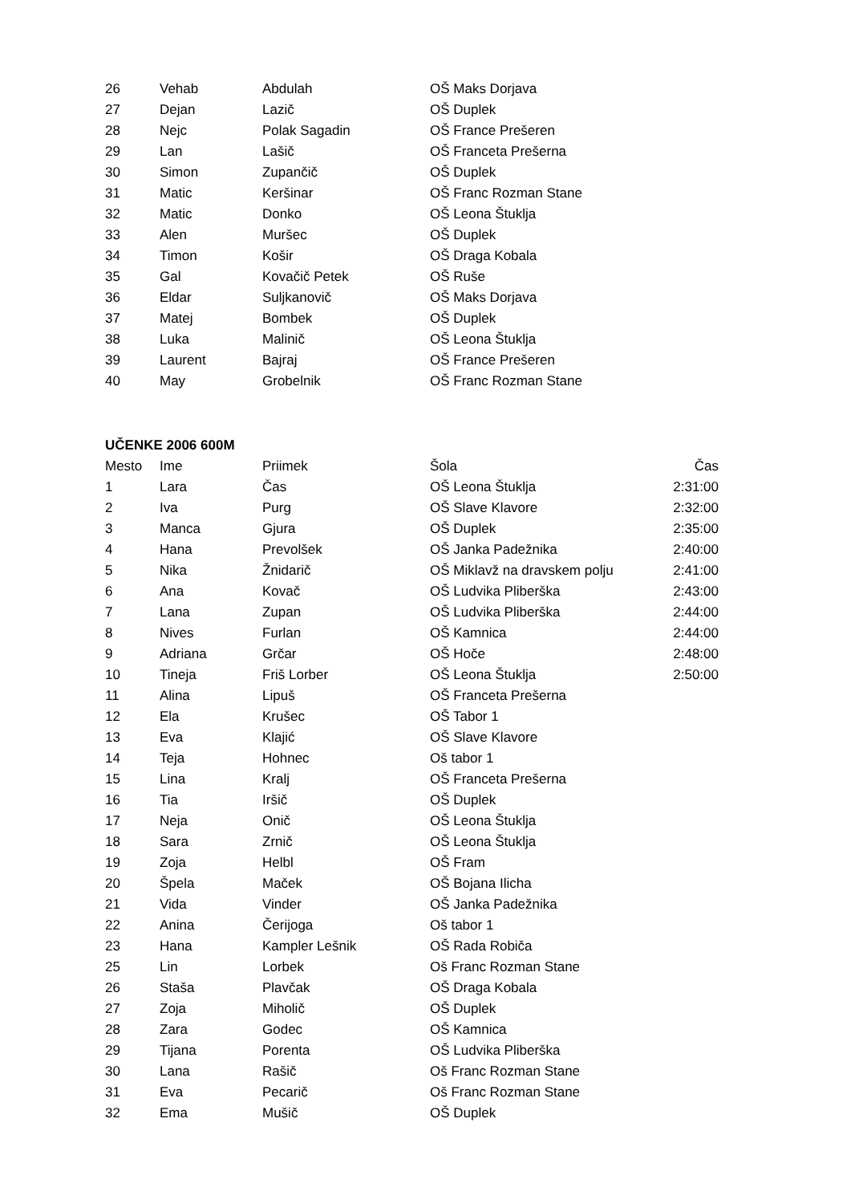| 26 | Vehab | Abdulah | OŠ Maks Dorjava |
| 27 | Dejan | Lazič | OŠ Duplek |
| 28 | Nejc | Polak Sagadin | OŠ France Prešeren |
| 29 | Lan | Lašič | OŠ Franceta Prešerna |
| 30 | Simon | Zupančič | OŠ Duplek |
| 31 | Matic | Keršinar | OŠ Franc Rozman Stane |
| 32 | Matic | Donko | OŠ Leona Štuklja |
| 33 | Alen | Muršec | OŠ Duplek |
| 34 | Timon | Košir | OŠ Draga Kobala |
| 35 | Gal | Kovačič Petek | OŠ Ruše |
| 36 | Eldar | Suljkanovič | OŠ Maks Dorjava |
| 37 | Matej | Bombek | OŠ Duplek |
| 38 | Luka | Malinič | OŠ Leona Štuklja |
| 39 | Laurent | Bajraj | OŠ France Prešeren |
| 40 | May | Grobelnik | OŠ Franc Rozman Stane |
UČENKE 2006 600M
| Mesto | Ime | Priimek | Šola | Čas |
| --- | --- | --- | --- | --- |
| 1 | Lara | Čas | OŠ Leona Štuklja | 2:31:00 |
| 2 | Iva | Purg | OŠ Slave Klavore | 2:32:00 |
| 3 | Manca | Gjura | OŠ Duplek | 2:35:00 |
| 4 | Hana | Prevolšek | OŠ Janka Padežnika | 2:40:00 |
| 5 | Nika | Žnidarič | OŠ Miklavž na dravskem polju | 2:41:00 |
| 6 | Ana | Kovač | OŠ Ludvika Pliberška | 2:43:00 |
| 7 | Lana | Zupan | OŠ Ludvika Pliberška | 2:44:00 |
| 8 | Nives | Furlan | OŠ Kamnica | 2:44:00 |
| 9 | Adriana | Grčar | OŠ Hoče | 2:48:00 |
| 10 | Tineja | Friš Lorber | OŠ Leona Štuklja | 2:50:00 |
| 11 | Alina | Lipuš | OŠ Franceta Prešerna | |
| 12 | Ela | Krušec | OŠ Tabor 1 | |
| 13 | Eva | Klajić | OŠ Slave Klavore | |
| 14 | Teja | Hohnec | Oš tabor 1 | |
| 15 | Lina | Kralj | OŠ Franceta Prešerna | |
| 16 | Tia | Iršič | OŠ Duplek | |
| 17 | Neja | Onič | OŠ Leona Štuklja | |
| 18 | Sara | Zrnič | OŠ Leona Štuklja | |
| 19 | Zoja | Helbl | OŠ Fram | |
| 20 | Špela | Maček | OŠ Bojana Ilicha | |
| 21 | Vida | Vinder | OŠ Janka Padežnika | |
| 22 | Anina | Čerijoga | Oš tabor 1 | |
| 23 | Hana | Kampler Lešnik | OŠ Rada Robiča | |
| 25 | Lin | Lorbek | Oš Franc Rozman Stane | |
| 26 | Staša | Plavčak | OŠ Draga Kobala | |
| 27 | Zoja | Miholič | OŠ Duplek | |
| 28 | Zara | Godec | OŠ Kamnica | |
| 29 | Tijana | Porenta | OŠ Ludvika Pliberška | |
| 30 | Lana | Rašič | Oš Franc Rozman Stane | |
| 31 | Eva | Pecarič | Oš Franc Rozman Stane | |
| 32 | Ema | Mušič | OŠ Duplek | |